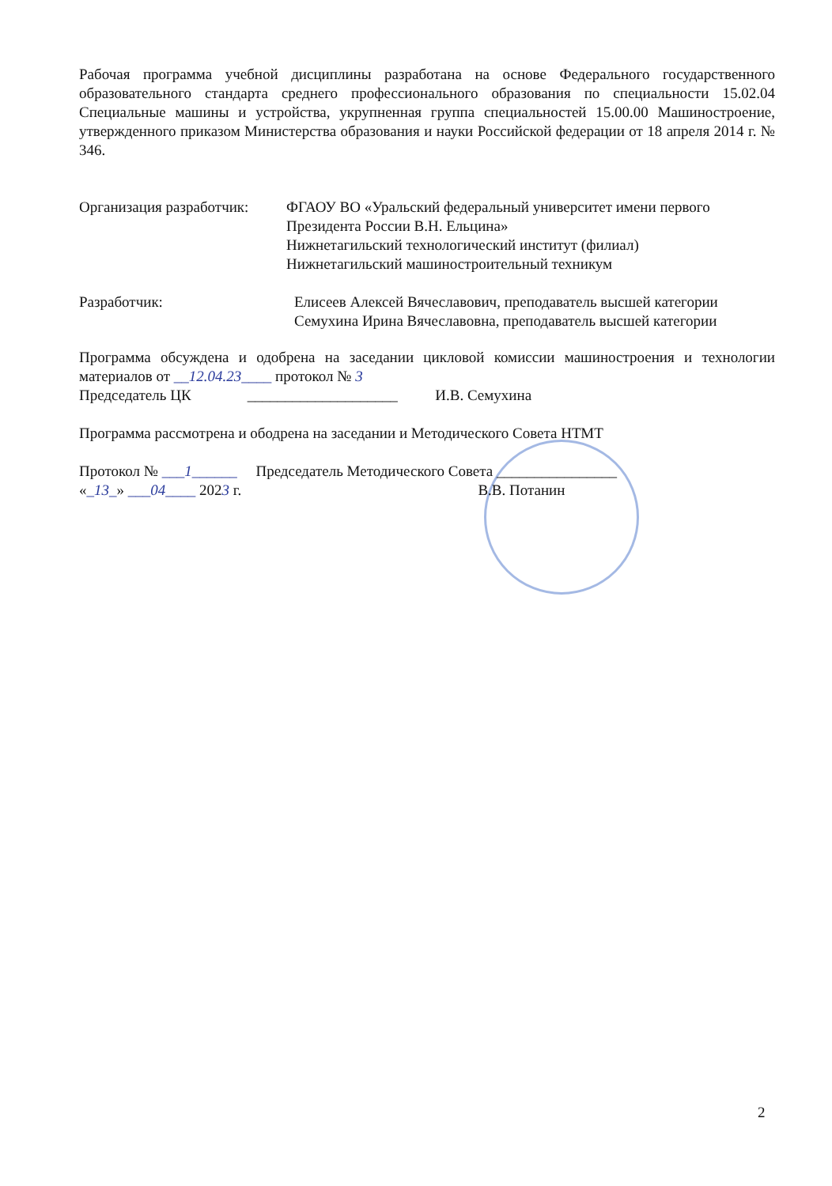Рабочая программа учебной дисциплины разработана на основе Федерального государственного образовательного стандарта среднего профессионального образования по специальности 15.02.04 Специальные машины и устройства, укрупненная группа специальностей 15.00.00 Машиностроение, утвержденного приказом Министерства образования и науки Российской федерации от 18 апреля 2014 г. № 346.
Организация разработчик:
ФГАОУ ВО «Уральский федеральный университет имени первого Президента России В.Н. Ельцина»
Нижнетагильский технологический институт (филиал)
Нижнетагильский машиностроительный техникум
Разработчик: Елисеев Алексей Вячеславович, преподаватель высшей категории
Семухина Ирина Вячеславовна, преподаватель высшей категории
Программа обсуждена и одобрена на заседании цикловой комиссии машиностроения и технологии материалов от __12.04.23____ протокол № 3
Председатель ЦК ____________________ И.В. Семухина
Программа рассмотрена и ободрена на заседании и Методического Совета НТМТ
Протокол № ___1______ Председатель Методического Совета ________________
«_13_» ___04____ 2023 г. В.В. Потанин
2